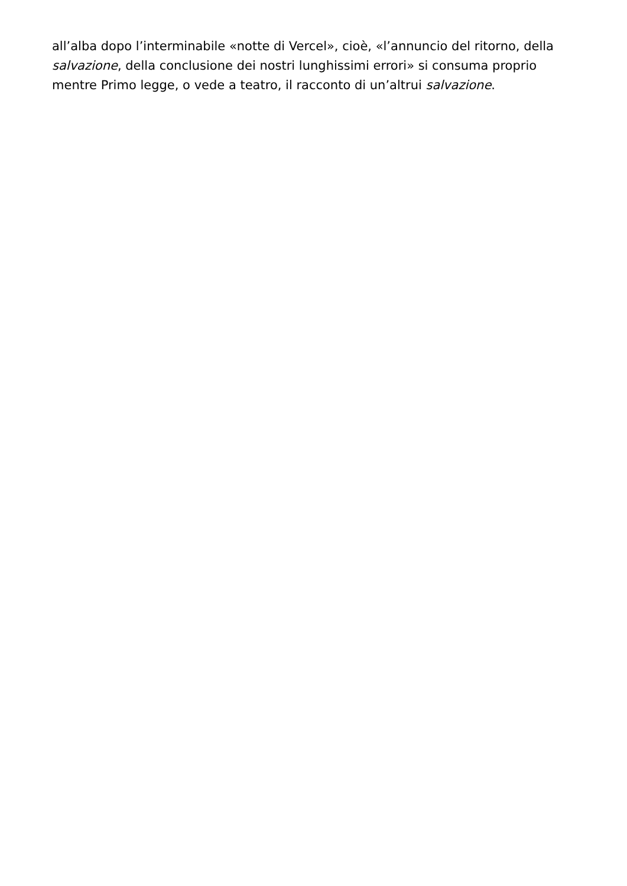all’alba dopo l’interminabile «notte di Vercel», cioè, «l’annuncio del ritorno, della salvazione, della conclusione dei nostri lunghissimi errori» si consuma proprio mentre Primo legge, o vede a teatro, il racconto di un’altrui salvazione.